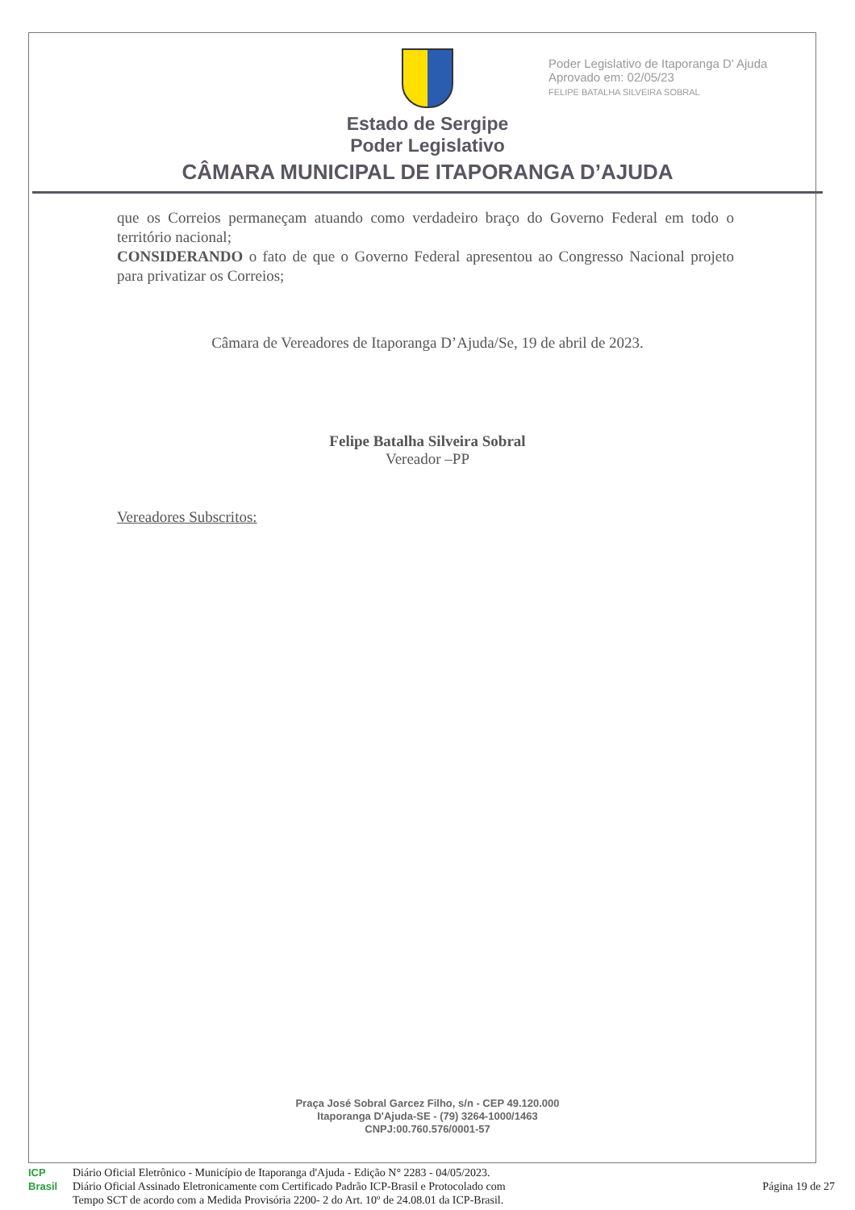Poder Legislativo de Itaporanga D' Ajuda
Aprovado em: 02/05/23
FELIPE BATALHA SILVEIRA SOBRAL
Estado de Sergipe
Poder Legislativo
CÂMARA MUNICIPAL DE ITAPORANGA D’AJUDA
que os Correios permaneçam atuando como verdadeiro braço do Governo Federal em todo o território nacional;
CONSIDERANDO o fato de que o Governo Federal apresentou ao Congresso Nacional projeto para privatizar os Correios;
Câmara de Vereadores de Itaporanga D’Ajuda/Se, 19 de abril de 2023.
Felipe Batalha Silveira Sobral
Vereador –PP
Vereadores Subscritos:
Praça José Sobral Garcez Filho, s/n - CEP 49.120.000
Itaporanga D'Ajuda-SE - (79) 3264-1000/1463
CNPJ:00.760.576/0001-57
ICP
Brasil
Diário Oficial Eletrônico - Município de Itaporanga d'Ajuda - Edição N° 2283 - 04/05/2023.
Diário Oficial Assinado Eletronicamente com Certificado Padrão ICP-Brasil e Protocolado com
Tempo SCT de acordo com a Medida Provisória 2200- 2 do Art. 10º de 24.08.01 da ICP-Brasil.
Página 19 de 27